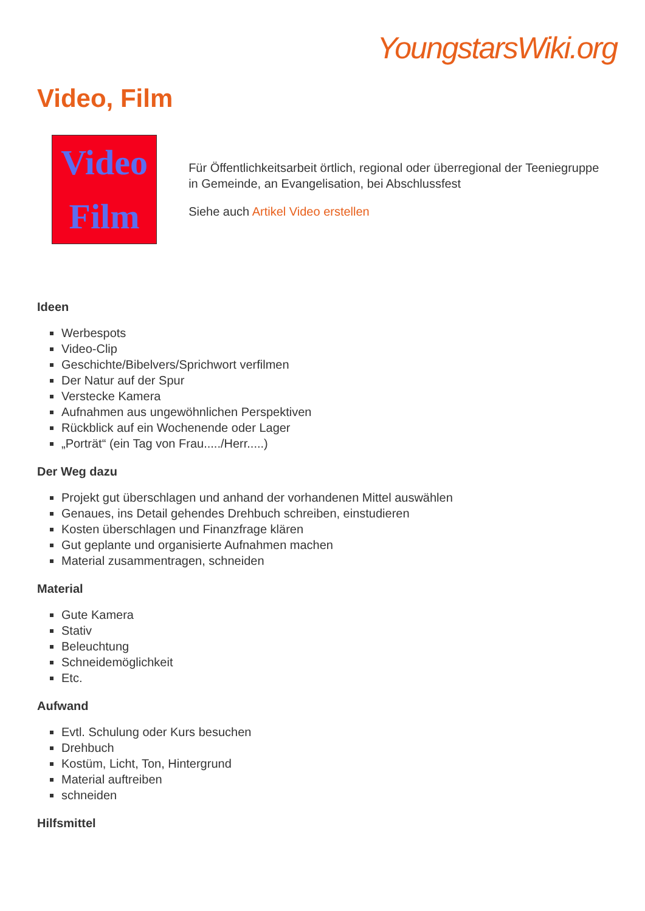YoungstarsWiki.org
Video, Film
Video
Film
Für Öffentlichkeitsarbeit örtlich, regional oder überregional der Teeniegruppe in Gemeinde, an Evangelisation, bei Abschlussfest
Siehe auch Artikel Video erstellen
Ideen
Werbespots
Video-Clip
Geschichte/Bibelvers/Sprichwort verfilmen
Der Natur auf der Spur
Verstecke Kamera
Aufnahmen aus ungewöhnlichen Perspektiven
Rückblick auf ein Wochenende oder Lager
„Porträt“ (ein Tag von Frau...../Herr.....)
Der Weg dazu
Projekt gut überschlagen und anhand der vorhandenen Mittel auswählen
Genaues, ins Detail gehendes Drehbuch schreiben, einstudieren
Kosten überschlagen und Finanzfrage klären
Gut geplante und organisierte Aufnahmen machen
Material zusammentragen, schneiden
Material
Gute Kamera
Stativ
Beleuchtung
Schneidemöglichkeit
Etc.
Aufwand
Evtl. Schulung oder Kurs besuchen
Drehbuch
Kostüm, Licht, Ton, Hintergrund
Material auftreiben
schneiden
Hilfsmittel